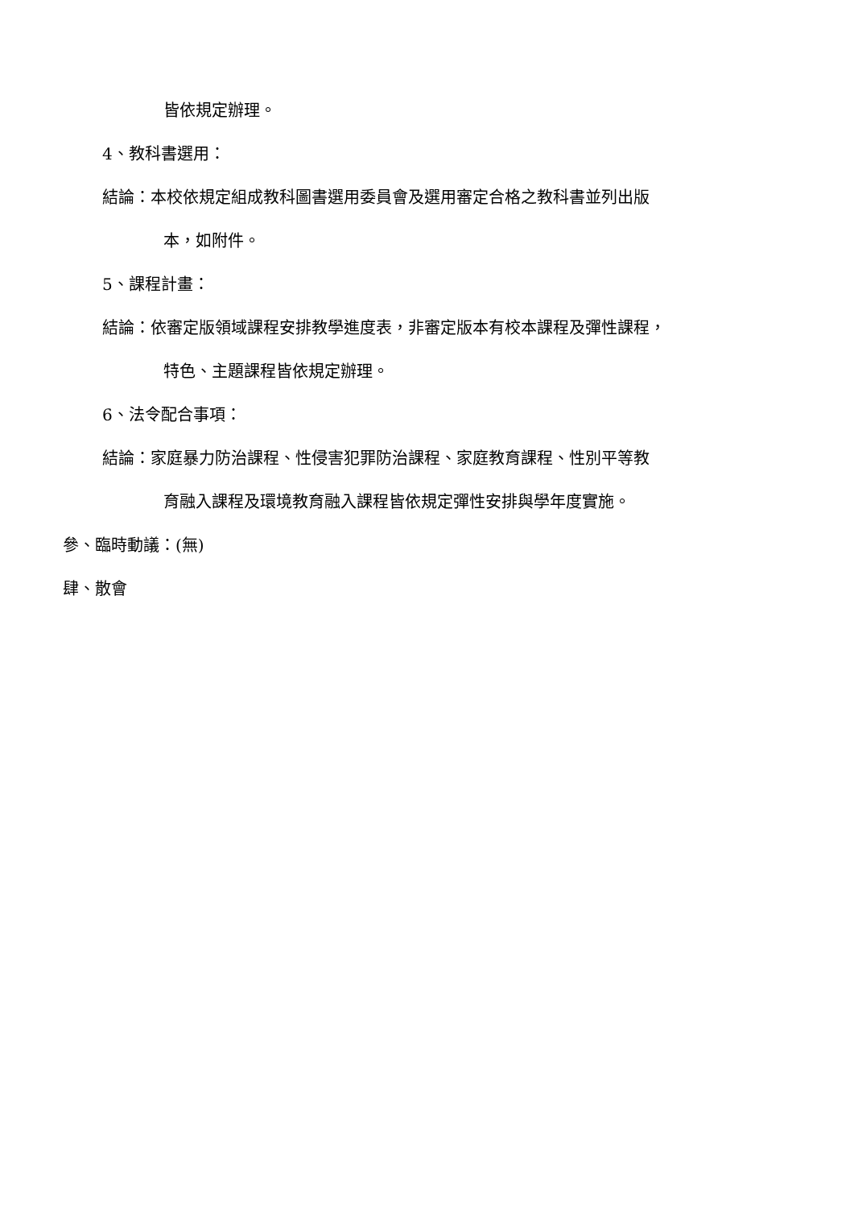皆依規定辦理。
4、教科書選用：
結論：本校依規定組成教科圖書選用委員會及選用審定合格之教科書並列出版
本，如附件。
5、課程計畫：
結論：依審定版領域課程安排教學進度表，非審定版本有校本課程及彈性課程，
特色、主題課程皆依規定辦理。
6、法令配合事項：
結論：家庭暴力防治課程、性侵害犯罪防治課程、家庭教育課程、性別平等教
育融入課程及環境教育融入課程皆依規定彈性安排與學年度實施。
參、臨時動議：(無)
肆、散會